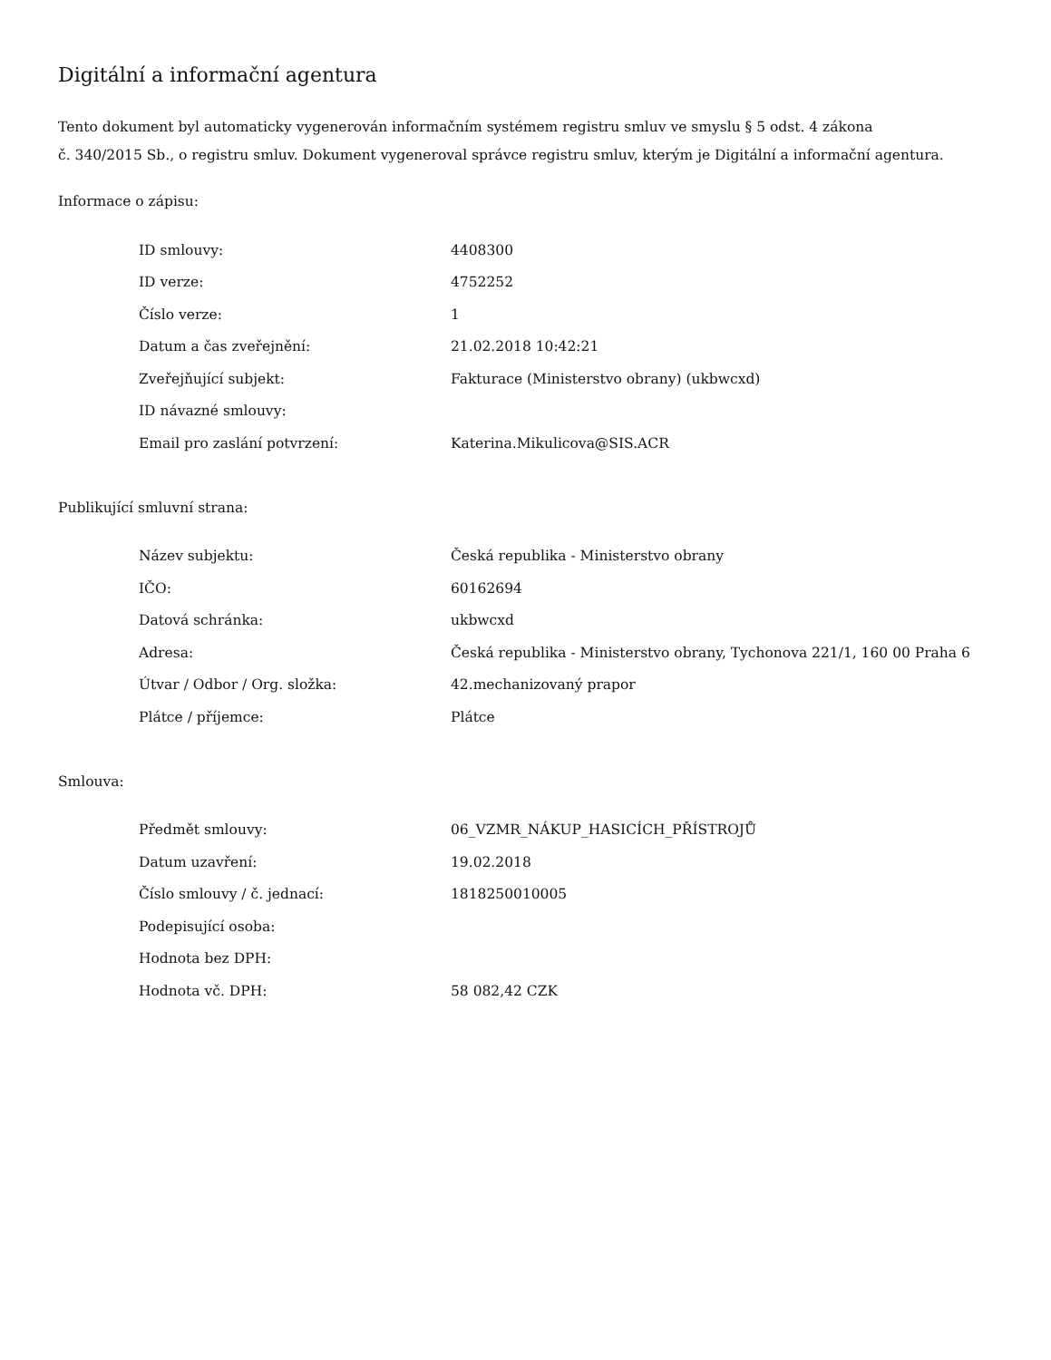Digitální a informační agentura
Tento dokument byl automaticky vygenerován informačním systémem registru smluv ve smyslu § 5 odst. 4 zákona
č. 340/2015 Sb., o registru smluv. Dokument vygeneroval správce registru smluv, kterým je Digitální a informační agentura.
Informace o zápisu:
| ID smlouvy: | 4408300 |
| ID verze: | 4752252 |
| Číslo verze: | 1 |
| Datum a čas zveřejnění: | 21.02.2018 10:42:21 |
| Zveřejňující subjekt: | Fakturace (Ministerstvo obrany) (ukbwcxd) |
| ID návazné smlouvy: | |
| Email pro zaslání potvrzení: | Katerina.Mikulicova@SIS.ACR |
Publikující smluvní strana:
| Název subjektu: | Česká republika - Ministerstvo obrany |
| IČO: | 60162694 |
| Datová schránka: | ukbwcxd |
| Adresa: | Česká republika - Ministerstvo obrany, Tychonova 221/1, 160 00 Praha 6 |
| Útvar / Odbor / Org. složka: | 42.mechanizovaný prapor |
| Plátce / příjemce: | Plátce |
Smlouva:
| Předmět smlouvy: | 06_VZMR_NÁKUP_HASICÍCH_PŘÍSTROJŮ |
| Datum uzavření: | 19.02.2018 |
| Číslo smlouvy / č. jednací: | 1818250010005 |
| Podepisující osoba: | |
| Hodnota bez DPH: | |
| Hodnota vč. DPH: | 58 082,42 CZK |